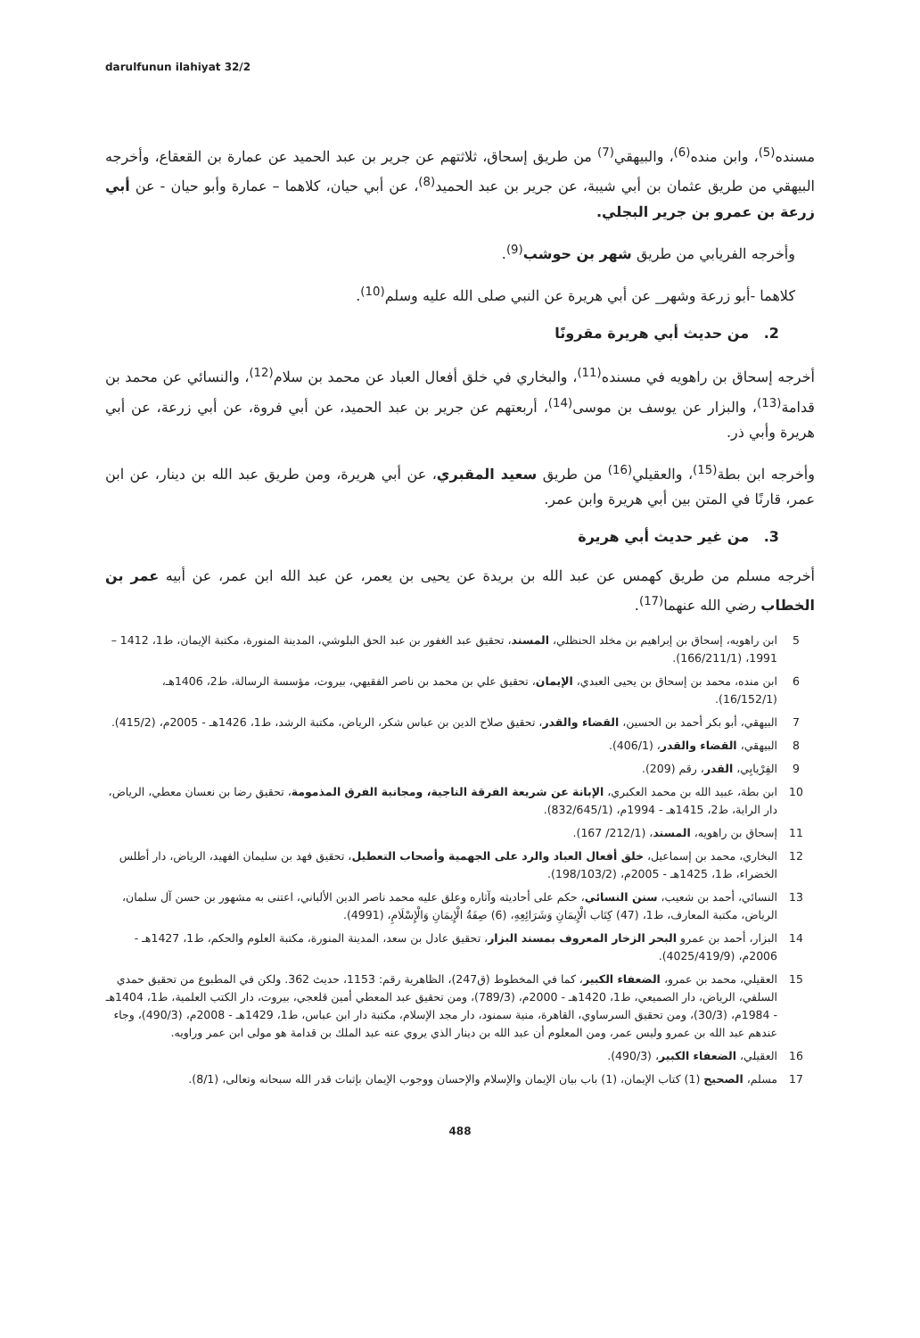darulfunun ilahiyat 32/2
مسنده<sup>(5)</sup>، وابن منده<sup>(6)</sup>، والبيهقي<sup>(7)</sup> من طريق إسحاق، ثلاثتهم عن جرير بن عبد الحميد عن عمارة بن القعقاع، وأخرجه البيهقي من طريق عثمان بن أبي شيبة، عن جرير بن عبد الحميد<sup>(8)</sup>، عن أبي حيان، كلاهما – عمارة وأبو حيان - عن أبي زرعة بن عمرو بن جرير البجلي.
وأخرجه الفريابي من طريق شهر بن حوشب<sup>(9)</sup>.
كلاهما -أبو زرعة وشهر_ عن أبي هريرة عن النبي صلى الله عليه وسلم<sup>(10)</sup>.
2. من حديث أبي هريرة مقرونًا
أخرجه إسحاق بن راهويه في مسنده<sup>(11)</sup>، والبخاري في خلق أفعال العباد عن محمد بن سلام<sup>(12)</sup>، والنسائي عن محمد بن قدامة<sup>(13)</sup>، والبزار عن يوسف بن موسى<sup>(14)</sup>، أربعتهم عن جرير بن عبد الحميد، عن أبي فروة، عن أبي زرعة، عن أبي هريرة وأبي ذر.
وأخرجه ابن بطة<sup>(15)</sup>، والعقيلي<sup>(16)</sup> من طريق سعيد المقبري، عن أبي هريرة، ومن طريق عبد الله بن دينار، عن ابن عمر، قارنًا في المتن بين أبي هريرة وابن عمر.
3. من غير حديث أبي هريرة
أخرجه مسلم من طريق كهمس عن عبد الله بن بريدة عن يحيى بن يعمر، عن عبد الله ابن عمر، عن أبيه عمر بن الخطاب رضي الله عنهما<sup>(17)</sup>.
5 ابن راهويه، إسحاق بن إبراهيم بن مخلد الحنظلي، المسند، تحقيق عبد الغفور بن عبد الحق البلوشي، المدينة المنورة، مكتبة الإيمان، ط1، 1412 – 1991، (166/211/1).
6 ابن منده، محمد بن إسحاق بن يحيى العبدي، الإيمان، تحقيق علي بن محمد بن ناصر الفقيهي، بيروت، مؤسسة الرسالة، ط2، 1406هـ، (16/152/1).
7 البيهقي، أبو بكر أحمد بن الحسين، القضاء والقدر، تحقيق صلاح الدين بن عباس شكر، الرياض، مكتبة الرشد، ط1، 1426هـ - 2005م، (415/2).
8 البيهقي، القضاء والقدر، (406/1).
9 الفِرْيابِي، القدر، رقم (209).
10 ابن بطة، عبيد الله بن محمد العكبري، الإبانة عن شريعة الفرقة الناجية، ومجانبة الفرق المذمومة، تحقيق رضا بن نعسان معطي، الرياض، دار الراية، ط2، 1415هـ - 1994م، (832/645/1).
11 إسحاق بن راهويه، المسند، (212/1/ 167).
12 البخاري، محمد بن إسماعيل، خلق أفعال العباد والرد على الجهمية وأصحاب التعطيل، تحقيق فهد بن سليمان الفهيد، الرياض، دار أطلس الخضراء، ط1، 1425هـ - 2005م، (198/103/2).
13 النسائي، أحمد بن شعيب، سنن النسائي، حكم على أحاديثه وآثاره وعلق عليه محمد ناصر الدين الألباني، اعتنى به مشهور بن حسن آل سلمان، الرياض، مكتبة المعارف، ط1، (47) كِتَاب الْإِيمَانِ وَشَرَائِعِهِ، (6) صِفَةُ الْإِيمَانِ وَالْإِسْلَامِ، (4991).
14 البزار، أحمد بن عمرو البحر الزخار المعروف بمسند البزار، تحقيق عادل بن سعد، المدينة المنورة، مكتبة العلوم والحكم، ط1، 1427هـ - 2006م، (4025/419/9).
15 العقيلي، محمد بن عمرو، الضعفاء الكبير، كما في المخطوط (ق247)، الظاهرية رقم: 1153، حديث 362. ولكن في المطبوع من تحقيق حمدي السلفي، الرياض، دار الصميعي، ط1، 1420هـ - 2000م، (789/3)، ومن تحقيق عبد المعطي أمين قلعجي، بيروت، دار الكتب العلمية، ط1، 1404هـ - 1984م، (30/3)، ومن تحقيق السرساوي، القاهرة، منية سمنود، دار مجد الإسلام، مكتبة دار ابن عباس، ط1، 1429هـ - 2008م، (490/3)، وجاء عندهم عبد الله بن عمرو وليس عمر، ومن المعلوم أن عبد الله بن دينار الذي يروي عنه عبد الملك بن قدامة هو مولى ابن عمر وراويه.
16 العقيلي، الضعفاء الكبير، (490/3).
17 مسلم، الصحيح (1) كتاب الإيمان، (1) باب بيان الإيمان والإسلام والإحسان ووجوب الإيمان بإثبات قدر الله سبحانه وتعالى، (8/1).
488